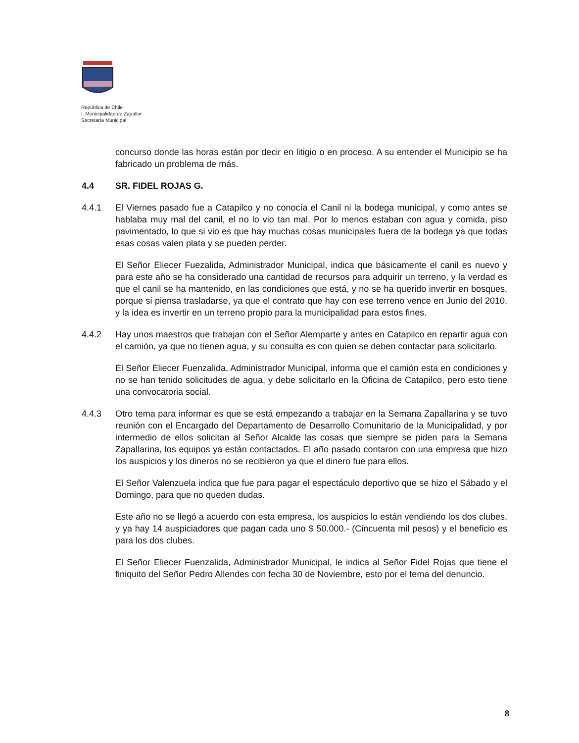República de Chile
I. Municipalidad de Zapallar
Secretaría Municipal
concurso donde las horas están por decir en litigio o en proceso. A su entender el Municipio se ha fabricado un problema de más.
4.4 SR. FIDEL ROJAS G.
4.4.1 El Viernes pasado fue a Catapilco y no conocía el Canil ni la bodega municipal, y como antes se hablaba muy mal del canil, el no lo vio tan mal. Por lo menos estaban con agua y comida, piso pavimentado, lo que si vio es que hay muchas cosas municipales fuera de la bodega ya que todas esas cosas valen plata y se pueden perder.
El Señor Eliecer Fuezalida, Administrador Municipal, indica que básicamente el canil es nuevo y para este año se ha considerado una cantidad de recursos para adquirir un terreno, y la verdad es que el canil se ha mantenido, en las condiciones que está, y no se ha querido invertir en bosques, porque si piensa trasladarse, ya que el contrato que hay con ese terreno vence en Junio del 2010, y la idea es invertir en un terreno propio para la municipalidad para estos fines.
4.4.2 Hay unos maestros que trabajan con el Señor Alemparte y antes en Catapilco en repartir agua con el camión, ya que no tienen agua, y su consulta es con quien se deben contactar para solicitarlo.
El Señor Eliecer Fuenzalida, Administrador Municipal, informa que el camión esta en condiciones y no se han tenido solicitudes de agua, y debe solicitarlo en la Oficina de Catapilco, pero esto tiene una convocatoria social.
4.4.3 Otro tema para informar es que se está empezando a trabajar en la Semana Zapallarina y se tuvo reunión con el Encargado del Departamento de Desarrollo Comunitario de la Municipalidad, y por intermedio de ellos solicitan al Señor Alcalde las cosas que siempre se piden para la Semana Zapallarina, los equipos ya están contactados. El año pasado contaron con una empresa que hizo los auspicios y los dineros no se recibieron ya que el dinero fue para ellos.
El Señor Valenzuela indica que fue para pagar el espectáculo deportivo que se hizo el Sábado y el Domingo, para que no queden dudas.
Este año no se llegó a acuerdo con esta empresa, los auspicios lo están vendiendo los dos clubes, y ya hay 14 auspiciadores que pagan cada uno $ 50.000.- (Cincuenta mil pesos) y el beneficio es para los dos clubes.
El Señor Eliecer Fuenzalida, Administrador Municipal, le indica al Señor Fidel Rojas que tiene el finiquito del Señor Pedro Allendes con fecha 30 de Noviembre, esto por el tema del denuncio.
8